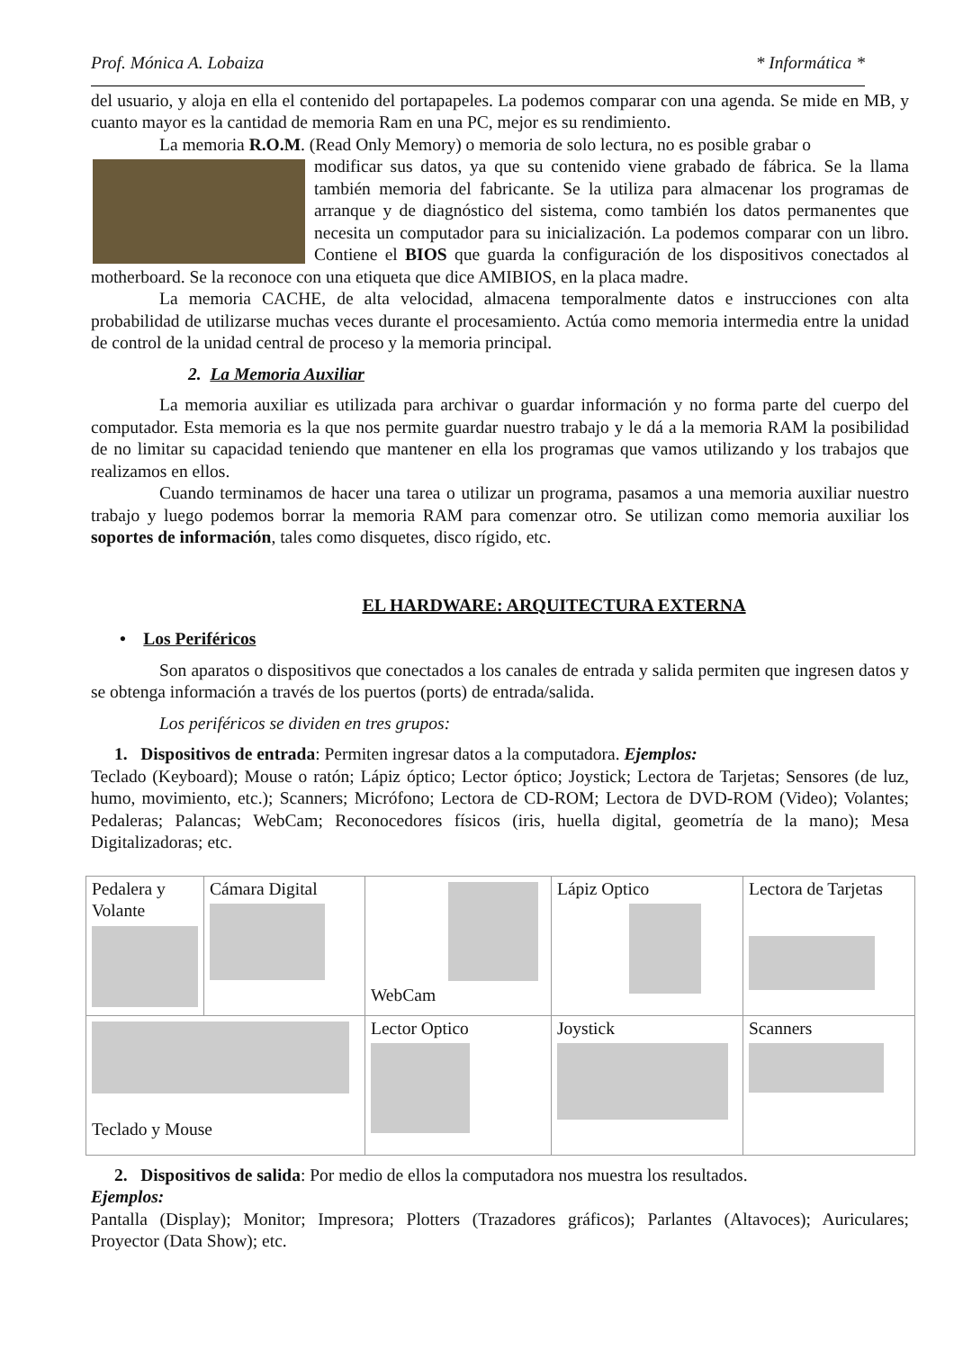Prof. Mónica A. Lobaiza * Informática *
del usuario, y aloja en ella el contenido del portapapeles. La podemos comparar con una agenda. Se mide en MB, y cuanto mayor es la cantidad de memoria Ram en una PC, mejor es su rendimiento.
La memoria R.O.M. (Read Only Memory) o memoria de solo lectura, no es posible grabar o
modificar sus datos, ya que su contenido viene grabado de fábrica. Se la llama también memoria del fabricante. Se la utiliza para almacenar los programas de arranque y de diagnóstico del sistema, como también los datos permanentes que necesita un computador para su inicialización. La podemos comparar con un libro. Contiene el BIOS que guarda la configuración de los dispositivos conectados al motherboard. Se la reconoce con una etiqueta que dice AMIBIOS, en la placa madre.
La memoria CACHE, de alta velocidad, almacena temporalmente datos e instrucciones con alta probabilidad de utilizarse muchas veces durante el procesamiento. Actúa como memoria intermedia entre la unidad de control de la unidad central de proceso y la memoria principal.
2. La Memoria Auxiliar
La memoria auxiliar es utilizada para archivar o guardar información y no forma parte del cuerpo del computador. Esta memoria es la que nos permite guardar nuestro trabajo y le dá a la memoria RAM la posibilidad de no limitar su capacidad teniendo que mantener en ella los programas que vamos utilizando y los trabajos que realizamos en ellos.
Cuando terminamos de hacer una tarea o utilizar un programa, pasamos a una memoria auxiliar nuestro trabajo y luego podemos borrar la memoria RAM para comenzar otro. Se utilizan como memoria auxiliar los soportes de información, tales como disquetes, disco rígido, etc.
EL HARDWARE: ARQUITECTURA EXTERNA
• Los Periféricos
Son aparatos o dispositivos que conectados a los canales de entrada y salida permiten que ingresen datos y se obtenga información a través de los puertos (ports) de entrada/salida.
Los periféricos se dividen en tres grupos:
1. Dispositivos de entrada: Permiten ingresar datos a la computadora. Ejemplos:
Teclado (Keyboard); Mouse o ratón; Lápiz óptico; Lector óptico; Joystick; Lectora de Tarjetas; Sensores (de luz, humo, movimiento, etc.); Scanners; Micrófono; Lectora de CD-ROM; Lectora de DVD-ROM (Video); Volantes; Pedaleras; Palancas; WebCam; Reconocedores físicos (iris, huella digital, geometría de la mano); Mesa Digitalizadoras; etc.
| Pedalera y Volante | Cámara Digital | WebCam | Lápiz Optico | Lectora de Tarjetas |
| Teclado y Mouse | | Lector Optico | Joystick | Scanners |
2. Dispositivos de salida: Por medio de ellos la computadora nos muestra los resultados.
Ejemplos:
Pantalla (Display); Monitor; Impresora; Plotters (Trazadores gráficos); Parlantes (Altavoces); Auriculares; Proyector (Data Show); etc.